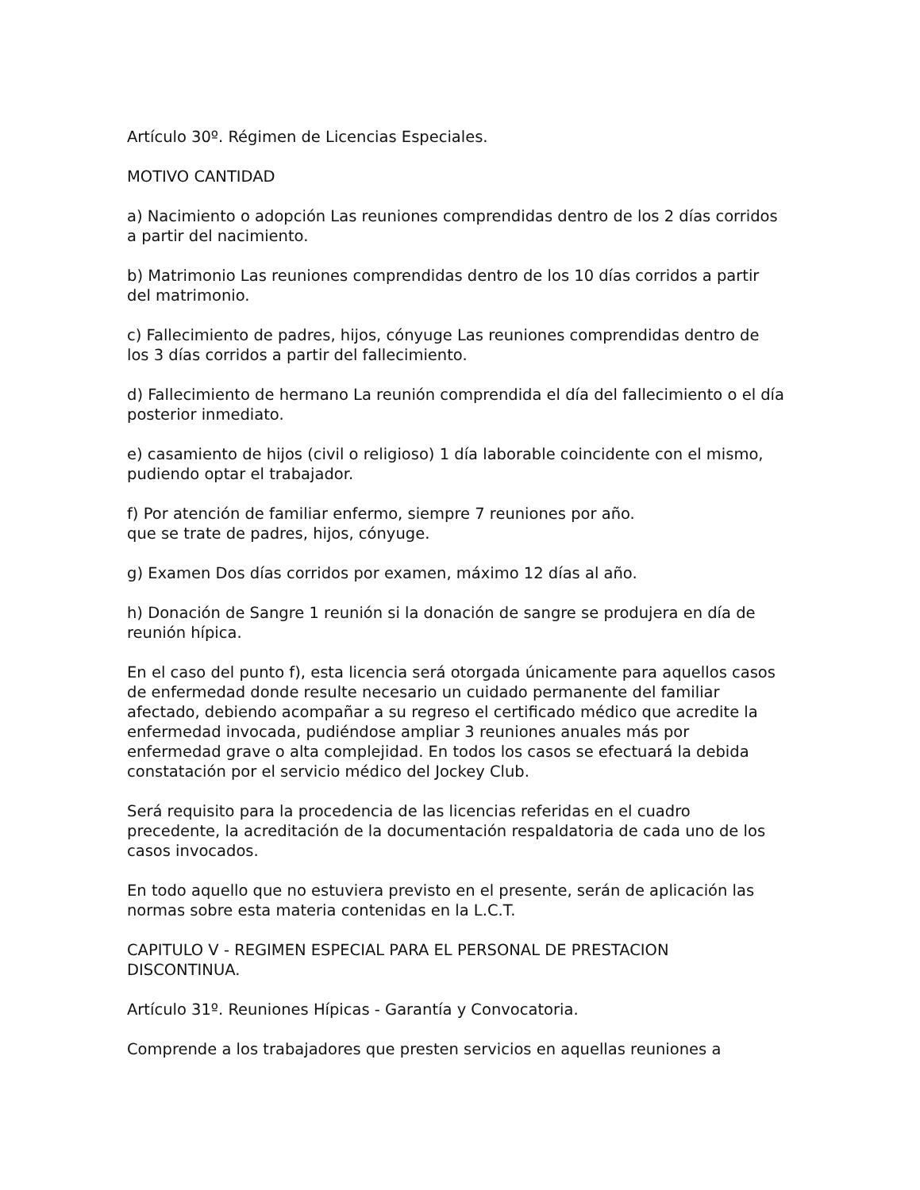Artículo 30º. Régimen de Licencias Especiales.
MOTIVO CANTIDAD
a) Nacimiento o adopción Las reuniones comprendidas dentro de los 2 días corridos a partir del nacimiento.
b) Matrimonio Las reuniones comprendidas dentro de los 10 días corridos a partir del matrimonio.
c) Fallecimiento de padres, hijos, cónyuge Las reuniones comprendidas dentro de los 3 días corridos a partir del fallecimiento.
d) Fallecimiento de hermano La reunión comprendida el día del fallecimiento o el día posterior inmediato.
e) casamiento de hijos (civil o religioso) 1 día laborable coincidente con el mismo, pudiendo optar el trabajador.
f) Por atención de familiar enfermo, siempre 7 reuniones por año.
que se trate de padres, hijos, cónyuge.
g) Examen Dos días corridos por examen, máximo 12 días al año.
h) Donación de Sangre 1 reunión si la donación de sangre se produjera en día de reunión hípica.
En el caso del punto f), esta licencia será otorgada únicamente para aquellos casos de enfermedad donde resulte necesario un cuidado permanente del familiar afectado, debiendo acompañar a su regreso el certificado médico que acredite la enfermedad invocada, pudiéndose ampliar 3 reuniones anuales más por enfermedad grave o alta complejidad. En todos los casos se efectuará la debida constatación por el servicio médico del Jockey Club.
Será requisito para la procedencia de las licencias referidas en el cuadro precedente, la acreditación de la documentación respaldatoria de cada uno de los casos invocados.
En todo aquello que no estuviera previsto en el presente, serán de aplicación las normas sobre esta materia contenidas en la L.C.T.
CAPITULO V - REGIMEN ESPECIAL PARA EL PERSONAL DE PRESTACION DISCONTINUA.
Artículo 31º. Reuniones Hípicas - Garantía y Convocatoria.
Comprende a los trabajadores que presten servicios en aquellas reuniones a